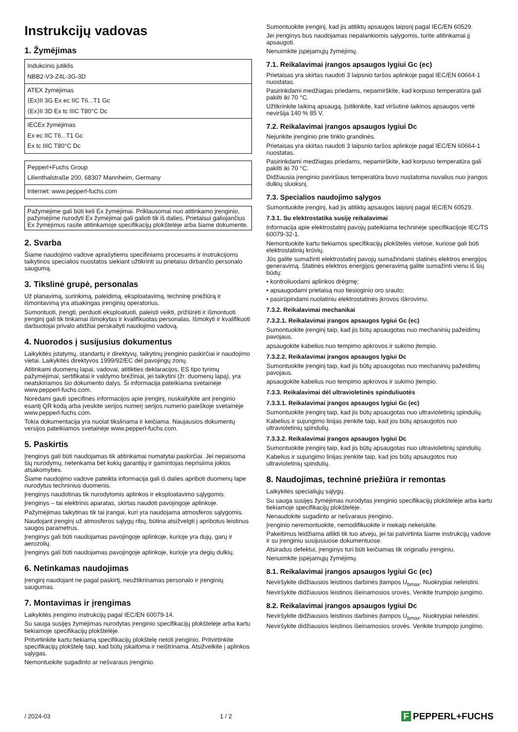Instrukcijų vadovas
1. Žymėjimas
| Indukcinis jutiklis NBB2-V3-Z4L-3G-3D |
| ATEX žymėjimas ⟨Ex⟩II 3G Ex ec IIC T6...T1 Gc ⟨Ex⟩II 3D Ex tc IIIC T80°C Dc |
| IECEx žymėjimas Ex ec IIC T6...T1 Gc Ex tc IIIC T80°C Dc |
| Pepperl+Fuchs Group Lilienthalstraße 200, 68307 Mannheim, Germany |
| Internet: www.pepperl-fuchs.com |
Pažymėjime gali būti keli Ex žymėjimai. Priklausomai nuo atitinkamo įrenginio, pažymėjime nurodyti Ex žymėjimai gali galioti tik iš dalies. Prietaisui galiojančius Ex žymėjimus rasite atitinkamoje specifikacijų plokštelėje arba šiame dokumente.
2. Svarba
Šiame naudojimo vadove aprašytiems specifiniams procesams ir instrukcijoms taikytinos specialios nuostatos siekiant užtikrinti su prietaisu dirbančio personalo saugumą.
3. Tikslinė grupė, personalas
Už planavimą, surinkimą, paleidimą, eksploatavimą, techninę priežiūrą ir išmontavimą yra atsakingas įrenginių operatorius.
Sumontuoti, įrengti, perduoti eksploatuoti, paleisti veikti, prižiūrėti ir išmontuoti įrenginį gali tik tinkamai išmokytas ir kvalifikuotas personalas. Išmokyti ir kvalifikuoti darbuotojai privalo atidžiai perskaityti naudojimo vadovą.
4. Nuorodos į susijusius dokumentus
Laikykitės įstatymų, standartų ir direktyvų, taikytinų įrenginio paskirčiai ir naudojimo vietai. Laikykitės direktyvos 1999/92/EC dėl pavojingų zonų.
Atitinkami duomenų lapai, vadovai, atitikties deklaracijos, ES tipo tyrimų pažymėjimai, sertifikatai ir valdymo brėžiniai, jei taikytini (žr. duomenų lapą), yra neatskiriamos šio dokumento dalys. Ši informacija pateikiama svetainėje www.pepperl-fuchs.com.
Norėdami gauti specifinės informacijos apie įrenginį, nuskaitykite ant įrenginio esantį QR kodą arba įveskite serijos numerį serijos numerio paieškoje svetainėje www.pepperl-fuchs.com.
Tokia dokumentacija yra nuolat tikslinama ir keičiama. Naujausios dokumentų versijos pateikiamos svetainėje www.pepperl-fuchs.com.
5. Paskirtis
Įrenginys gali būti naudojamas tik atitinkamai numatytai paskirčiai. Jei nepaisoma šių nurodymų, netenkama bet kokių garantijų ir gamintojas neprisiima jokios atsakomybės.
Šiame naudojimo vadove pateikta informacija gali iš dalies apriboti duomenų lape nurodytus techninius duomenis.
Įrenginys naudotinas tik nurodytomis aplinkos ir eksploatavimo sąlygomis.
Įrenginys – tai elektrinis aparatas, skirtas naudoti pavojingoje aplinkoje.
Pažymėjimas taikytinas tik tai įrangai, kuri yra naudojama atmosferos sąlygomis.
Naudojant įrenginį už atmosferos sąlygų ribų, būtina atsižvelgti į apribotus leistinus saugos parametrus.
Įrenginys gali būti naudojamas pavojingoje aplinkoje, kurioje yra dujų, garų ir aerozolių.
Įrenginys gali būti naudojamas pavojingoje aplinkoje, kurioje yra degių dulkių.
6. Netinkamas naudojimas
Įrenginį naudojant ne pagal paskirtį, neužtikrinamas personalo ir įrenginių saugumas.
7. Montavimas ir įrengimas
Laikykitės įrengimo instrukcijų pagal IEC/EN 60079-14.
Su sauga susijęs žymėjimas nurodytas įrenginio specifikacijų plokštelėje arba kartu tiekiamoje specifikacijų plokštelėje.
Pritvirtinkite kartu tiekiamą specifikacijų plokštelę netoli įrenginio. Pritvirtinkite specifikacijų plokštelę taip, kad būtų įskaitoma ir neištrinama. Atsižvelkite į aplinkos sąlygas.
Nemontuokite sugadinto ar nešvaraus įrenginio.
Sumontuokite įrenginį, kad jis atitiktų apsaugos laipsnį pagal IEC/EN 60529.
Jei įrenginys bus naudojamas nepalankiomis sąlygomis, turite atitinkamai jį apsaugoti.
Nenuimkite įspėjamųjų žymėjimų.
7.1. Reikalavimai įrangos apsaugos lygiui Gc (ec)
Prietaisas yra skirtas naudoti 3 laipsnio taršos aplinkoje pagal IEC/EN 60664-1 nuostatas.
Pasirinkdami medžiagas priedams, nepamirškite, kad korpuso temperatūra gali pakilti iki 70 °C.
Užtikrinkite laikiną apsaugą. Įsitikinkite, kad viršutinė laikinos apsaugos vertė neviršija 140 % 85 V.
7.2. Reikalavimai įrangos apsaugos lygiui Dc
Nejunkite įrenginio prie tinklo grandinės.
Prietaisas yra skirtas naudoti 3 laipsnio taršos aplinkoje pagal IEC/EN 60664-1 nuostatas.
Pasirinkdami medžiagas priedams, nepamirškite, kad korpuso temperatūra gali pakilti iki 70 °C.
Didžiausia įrenginio paviršiaus temperatūra buvo nustatoma nuvalius nuo įrangos dulkių sluoksnį.
7.3. Specialios naudojimo sąlygos
Sumontuokite įrenginį, kad jis atitiktų apsaugos laipsnį pagal IEC/EN 60529.
7.3.1. Su elektrostatika susiję reikalavimai
Informacija apie elektrostatinį pavojų pateikiama techninėje specifikacijoje IEC/TS 60079-32-1.
Nemontuokite kartu tiekiamos specifikacijų plokštelės vietose, kuriose gali būti elektrostatinių krūvių.
Jūs galite sumažinti elektrostatinį pavojų sumažindami statinės elektros energijos generavimą. Statinės elektros energijos generavimą galite sumažinti vienu iš šių būdų:
• kontroliuodami aplinkos drėgmę;
• apsaugodami prietaisą nuo tiesioginio oro srauto;
• pasirūpindami nuolatiniu elektrostatinės įkrovos iškrovimu.
7.3.2. Reikalavimai mechanikai
7.3.2.1. Reikalavimai įrangos apsaugos lygiui Gc (ec)
Sumontuokite įrenginį taip, kad jis būtų apsaugotas nuo mechaninių pažeidimų pavojaus.
apsaugokite kabelius nuo tempimo apkrovos ir sukimo įtempio.
7.3.2.2. Reikalavimai įrangos apsaugos lygiui Dc
Sumontuokite įrenginį taip, kad jis būtų apsaugotas nuo mechaninių pažeidimų pavojaus.
apsaugokite kabelius nuo tempimo apkrovos ir sukimo įtempio.
7.3.3. Reikalavimai dėl ultravioletinės spinduliuotės
7.3.3.1. Reikalavimai įrangos apsaugos lygiui Gc (ec)
Sumontuokite įrenginį taip, kad jis būtų apsaugotas nuo ultravioletinių spindulių.
Kabelius ir sujungimo linijas įrenkite taip, kad jos būtų apsaugotos nuo ultravioletinių spindulių.
7.3.3.2. Reikalavimai įrangos apsaugos lygiui Dc
Sumontuokite įrenginį taip, kad jis būtų apsaugotas nuo ultravioletinių spindulių.
Kabelius ir sujungimo linijas įrenkite taip, kad jos būtų apsaugotos nuo ultravioletinių spindulių.
8. Naudojimas, techninė priežiūra ir remontas
Laikykitės specialiųjų sąlygų.
Su sauga susijęs žymėjimas nurodytas įrenginio specifikacijų plokštelėje arba kartu tiekiamoje specifikacijų plokštelėje.
Nenaudokite sugadinto ar nešvaraus įrenginio.
Įrenginio neremontuokite, nemodifikuokite ir niekaip nekeiskite.
Pakeitimus leidžiama atlikti tik tuo atveju, jei tai patvirtinta šiame instrukcijų vadove ir su įrenginiu susijusiuose dokumentuose.
Atsiradus defektui, įrenginys turi būti keičiamas tik originaliu įrenginiu.
Nenuimkite įspėjamųjų žymėjimų.
8.1. Reikalavimai įrangos apsaugos lygiui Gc (ec)
Neviršykite didžiausios leistinos darbinės įtampos U<sub>bmax</sub>. Nuokrypiai neleistini.
Neviršykite didžiausios leistinos išeinamosios srovės. Venkite trumpojo jungimo.
8.2. Reikalavimai įrangos apsaugos lygiui Dc
Neviršykite didžiausios leistinos darbinės įtampos U<sub>bmax</sub>. Nuokrypiai neleistini.
Neviršykite didžiausios leistinos išeinamosios srovės. Venkite trumpojo jungimo.
/ 2024-03 1 / 2
F PEPPERL+FUCHS